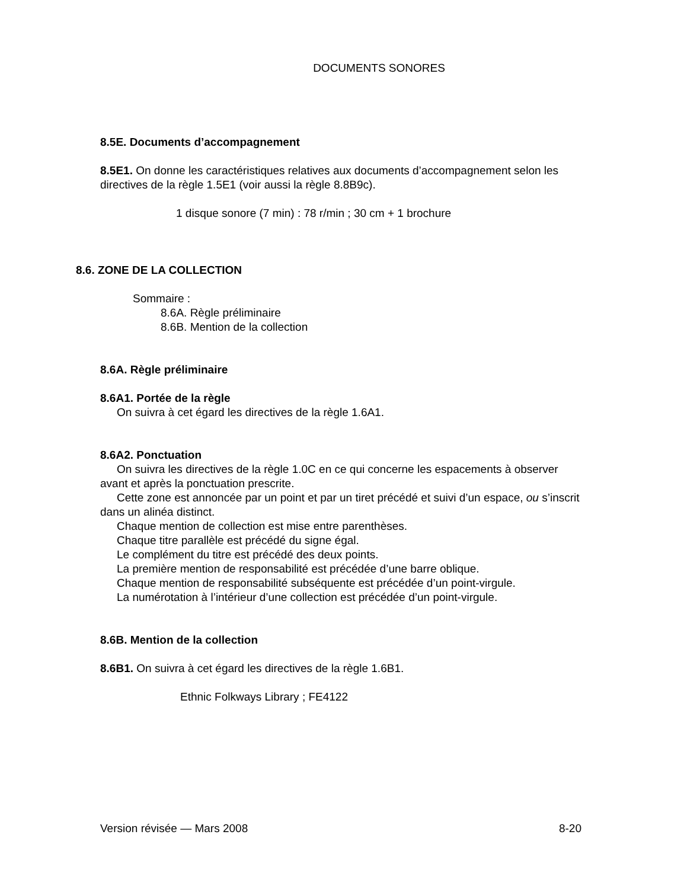DOCUMENTS SONORES
8.5E. Documents d’accompagnement
8.5E1. On donne les caractéristiques relatives aux documents d’accompagnement selon les directives de la règle 1.5E1 (voir aussi la règle 8.8B9c).
1 disque sonore (7 min) : 78 r/min ; 30 cm + 1 brochure
8.6. ZONE DE LA COLLECTION
Sommaire :
8.6A. Règle préliminaire
8.6B. Mention de la collection
8.6A. Règle préliminaire
8.6A1. Portée de la règle
On suivra à cet égard les directives de la règle 1.6A1.
8.6A2. Ponctuation
On suivra les directives de la règle 1.0C en ce qui concerne les espacements à observer avant et après la ponctuation prescrite.
Cette zone est annoncée par un point et par un tiret précédé et suivi d’un espace, ou s’inscrit dans un alinéa distinct.
Chaque mention de collection est mise entre parenthèses.
Chaque titre parallèle est précédé du signe égal.
Le complément du titre est précédé des deux points.
La première mention de responsabilité est précédée d’une barre oblique.
Chaque mention de responsabilité subséquente est précédée d’un point-virgule.
La numérotation à l’intérieur d’une collection est précédée d’un point-virgule.
8.6B. Mention de la collection
8.6B1. On suivra à cet égard les directives de la règle 1.6B1.
Ethnic Folkways Library ; FE4122
Version révisée — Mars 2008 8-20